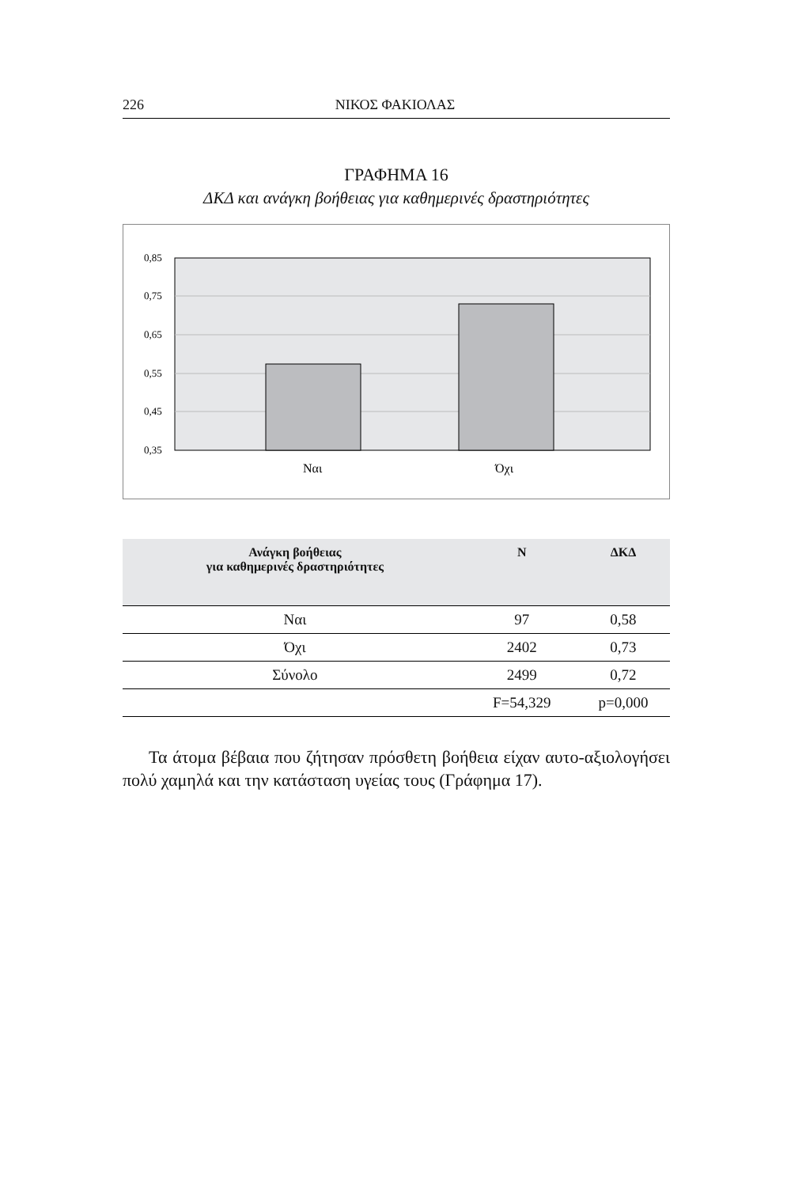226 ΝΙΚΟΣ ΦΑΚΙΟΛΑΣ
ΓΡΑΦΗΜΑ 16
ΔΚΔ και ανάγκη βοήθειας για καθημερινές δραστηριότητες
0,85
0,75
0,65
0,55
0,45
0,35
Ναι
Όχι
| Ανάγκη βοήθειας για καθημερινές δραστηριότητες | N | ΔΚΔ |
| --- | --- | --- |
| Ναι | 97 | 0,58 |
| Όχι | 2402 | 0,73 |
| Σύνολο | 2499 | 0,72 |
| | F=54,329 | p=0,000 |
Τα άτομα βέβαια που ζήτησαν πρόσθετη βοήθεια είχαν αυτο-αξιολογήσει πολύ χαμηλά και την κατάσταση υγείας τους (Γράφημα 17).